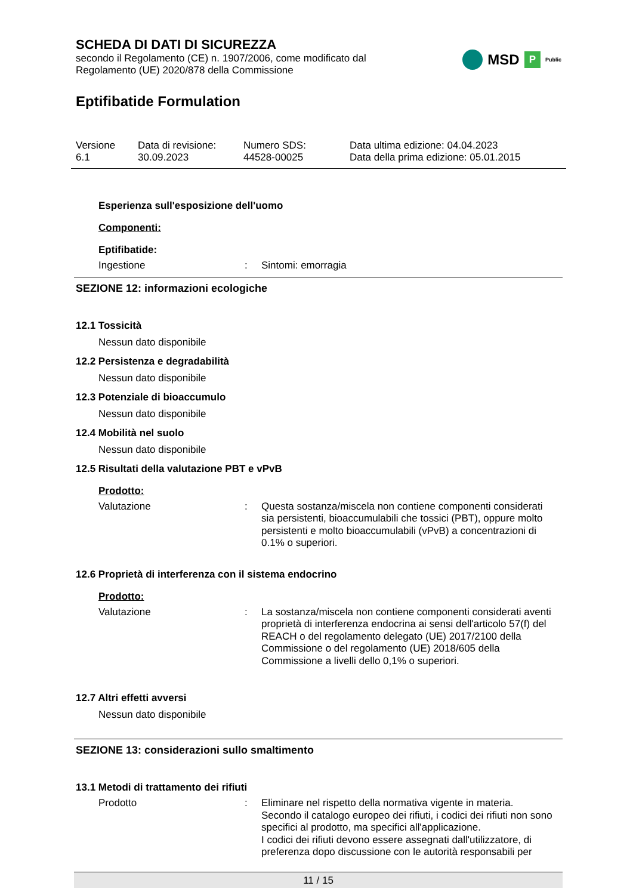SCHEDA DI DATI DI SICUREZZA
secondo il Regolamento (CE) n. 1907/2006, come modificato dal
Regolamento (UE) 2020/878 della Commissione
MSD P Public
Eptifibatide Formulation
Versione
6.1
Data di revisione:
30.09.2023
Numero SDS:
44528-00025
Data ultima edizione: 04.04.2023
Data della prima edizione: 05.01.2015
Esperienza sull'esposizione dell'uomo
Componenti:
Eptifibatide:
Ingestione : Sintomi: emorragia
SEZIONE 12: informazioni ecologiche
12.1 Tossicità
Nessun dato disponibile
12.2 Persistenza e degradabilità
Nessun dato disponibile
12.3 Potenziale di bioaccumulo
Nessun dato disponibile
12.4 Mobilità nel suolo
Nessun dato disponibile
12.5 Risultati della valutazione PBT e vPvB
Prodotto:
Valutazione : Questa sostanza/miscela non contiene componenti considerati sia persistenti, bioaccumulabili che tossici (PBT), oppure molto persistenti e molto bioaccumulabili (vPvB) a concentrazioni di 0.1% o superiori.
12.6 Proprietà di interferenza con il sistema endocrino
Prodotto:
Valutazione : La sostanza/miscela non contiene componenti considerati aventi proprietà di interferenza endocrina ai sensi dell'articolo 57(f) del REACH o del regolamento delegato (UE) 2017/2100 della Commissione o del regolamento (UE) 2018/605 della Commissione a livelli dello 0,1% o superiori.
12.7 Altri effetti avversi
Nessun dato disponibile
SEZIONE 13: considerazioni sullo smaltimento
13.1 Metodi di trattamento dei rifiuti
Prodotto : Eliminare nel rispetto della normativa vigente in materia.
Secondo il catalogo europeo dei rifiuti, i codici dei rifiuti non sono specifici al prodotto, ma specifici all'applicazione.
I codici dei rifiuti devono essere assegnati dall'utilizzatore, di preferenza dopo discussione con le autorità responsabili per
11 / 15